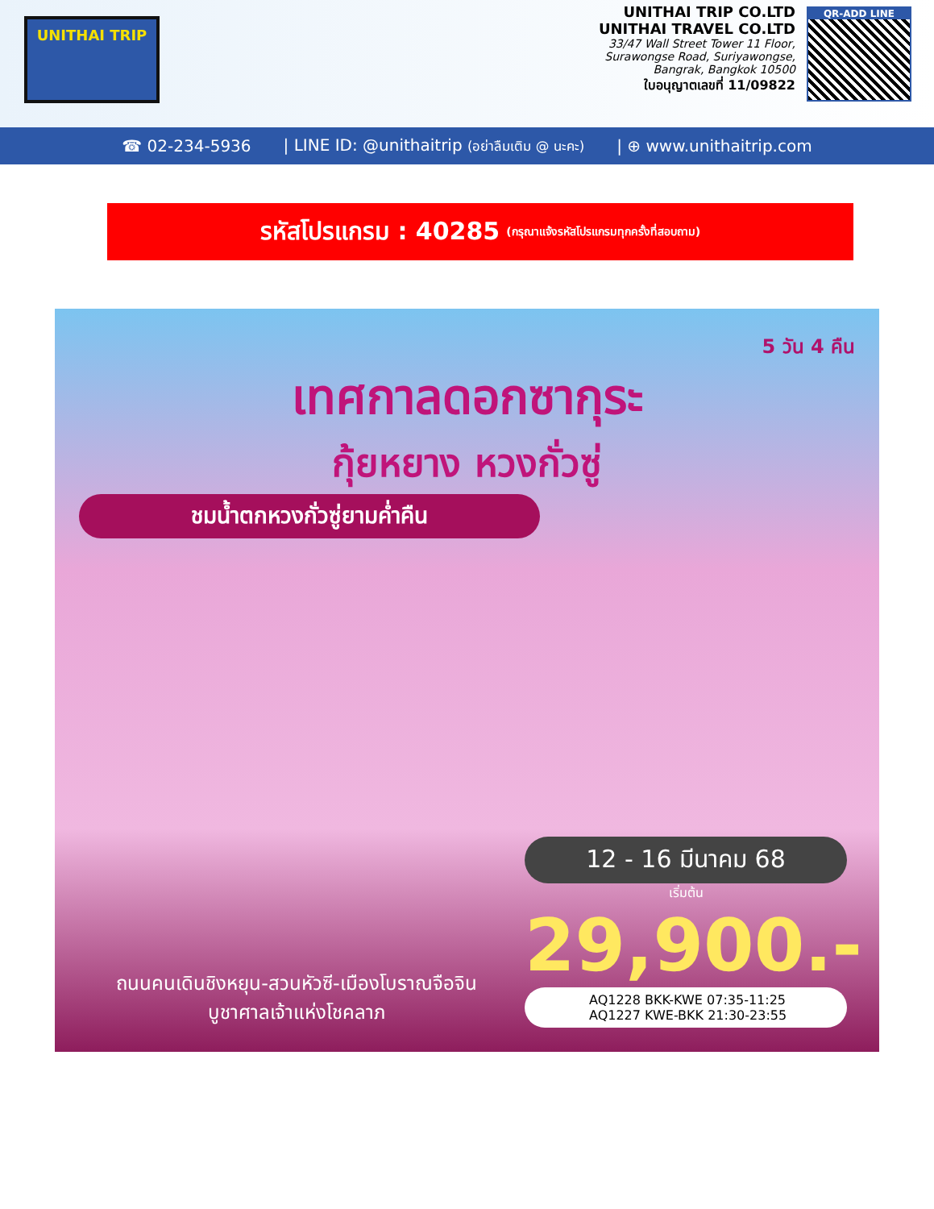UNITHAI TRIP
UNITHAI TRIP CO.LTD
UNITHAI TRAVEL CO.LTD
33/47 Wall Street Tower 11 Floor,
Surawongse Road, Suriyawongse,
Bangrak, Bangkok 10500
ใบอนุญาตเลขที่ 11/09822
QR-ADD LINE
☎ 02-234-5936 | LINE ID: @unithaitrip (อย่าลืมเติม @ นะคะ) | ⊕ www.unithaitrip.com
รหัสโปรแกรม : 40285 (กรุณาแจ้งรหัสโปรแกรมทุกครั้งที่สอบถาม)
5 วัน 4 คืน
เทศกาลดอกซากุระ
กุ้ยหยาง หวงกั่วซู่
ชมน้ำตกหวงกั่วซู่ยามค่ำคืน
12 - 16 มีนาคม 68
เริ่มต้น
29,900.-
AQ1228 BKK-KWE 07:35-11:25
AQ1227 KWE-BKK 21:30-23:55
ถนนคนเดินชิงหยุน-สวนหัวซี-เมืองโบราณจือจิน
บูชาศาลเจ้าแห่งโชคลาภ